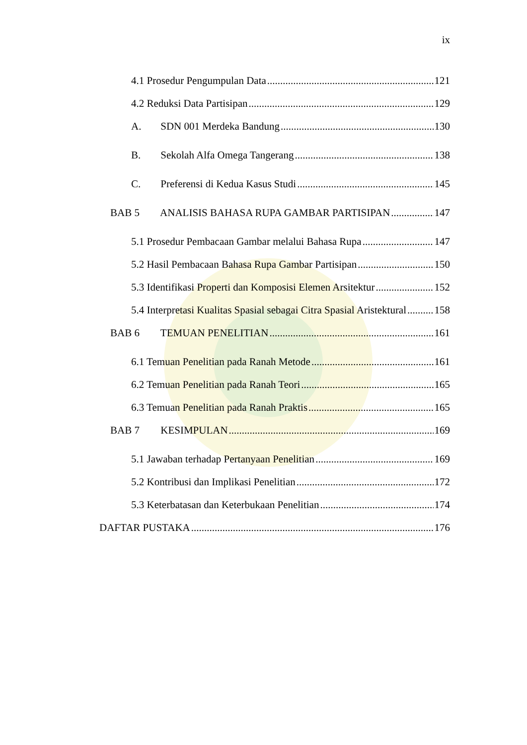ix
4.1 Prosedur Pengumpulan Data 121
4.2 Reduksi Data Partisipan 129
A. SDN 001 Merdeka Bandung 130
B. Sekolah Alfa Omega Tangerang 138
C. Preferensi di Kedua Kasus Studi 145
BAB 5 ANALISIS BAHASA RUPA GAMBAR PARTISIPAN 147
5.1 Prosedur Pembacaan Gambar melalui Bahasa Rupa 147
5.2 Hasil Pembacaan Bahasa Rupa Gambar Partisipan 150
5.3 Identifikasi Properti dan Komposisi Elemen Arsitektur 152
5.4 Interpretasi Kualitas Spasial sebagai Citra Spasial Aristektural 158
BAB 6 TEMUAN PENELITIAN 161
6.1 Temuan Penelitian pada Ranah Metode 161
6.2 Temuan Penelitian pada Ranah Teori 165
6.3 Temuan Penelitian pada Ranah Praktis 165
BAB 7 KESIMPULAN 169
5.1 Jawaban terhadap Pertanyaan Penelitian 169
5.2 Kontribusi dan Implikasi Penelitian 172
5.3 Keterbatasan dan Keterbukaan Penelitian 174
DAFTAR PUSTAKA 176